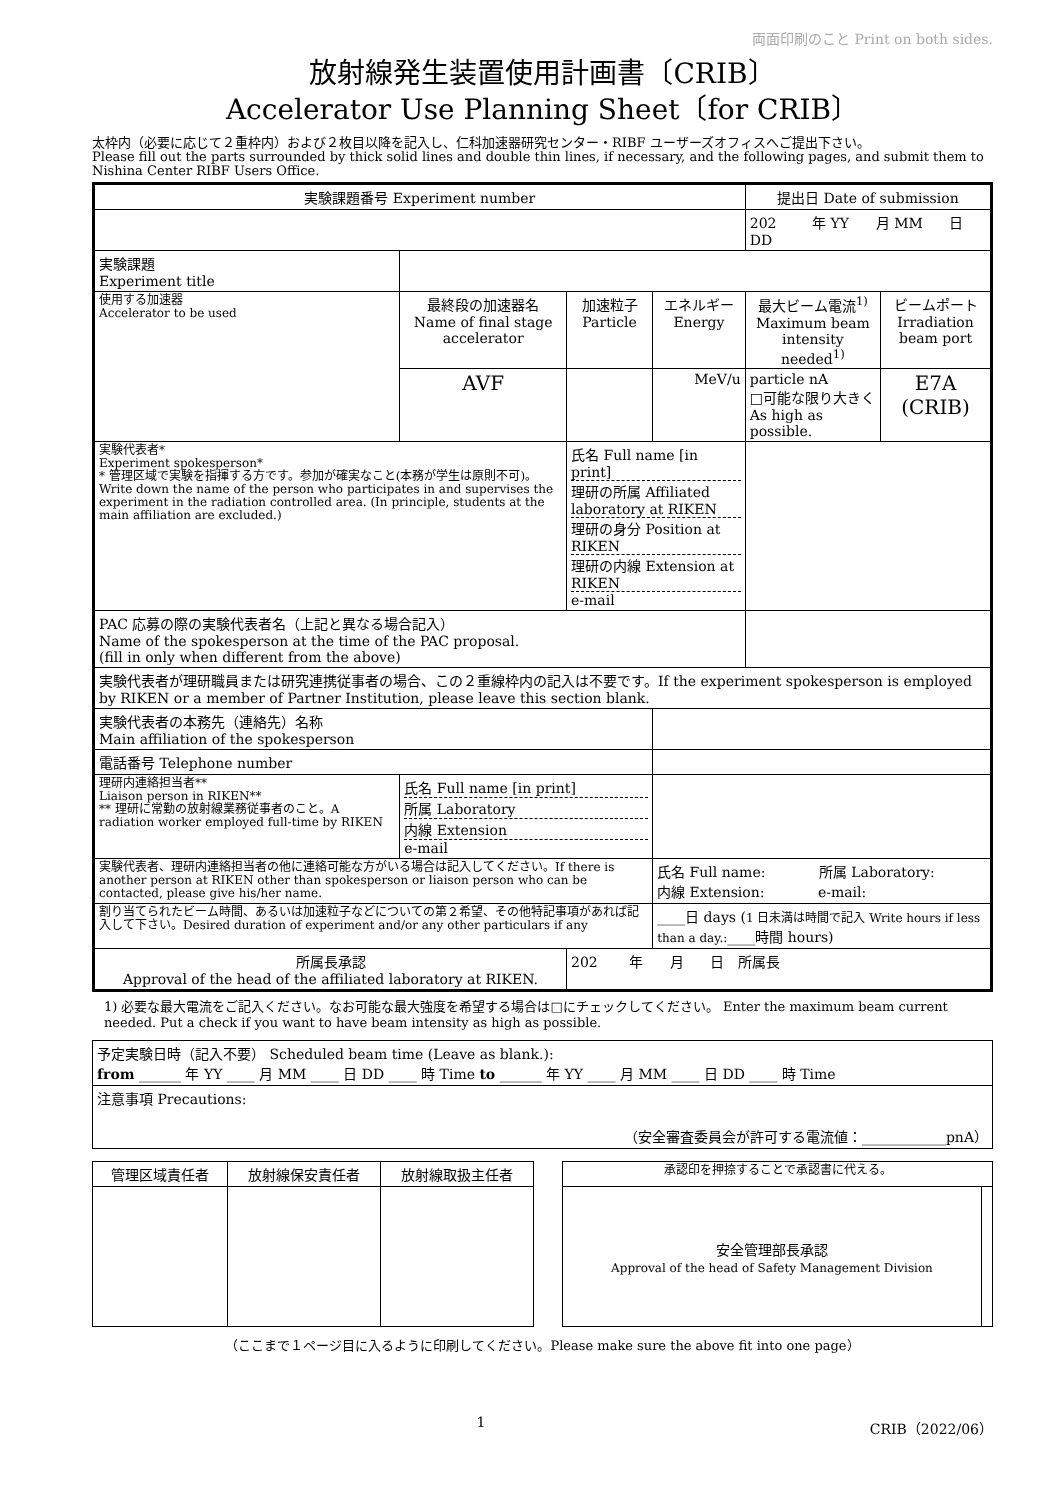両面印刷のこと Print on both sides.
放射線発生装置使用計画書〔CRIB〕
Accelerator Use Planning Sheet〔for CRIB〕
太枠内（必要に応じて２重枠内）および２枚目以降を記入し、仁科加速器研究センター・RIBF ユーザーズオフィスへご提出下さい。
Please fill out the parts surrounded by thick solid lines and double thin lines, if necessary, and the following pages, and submit them to Nishina Center RIBF Users Office.
| 実験課題番号 Experiment number | | | | 提出日 Date of submission | |
| | | | | 202 年 YY 月 MM 日 DD | |
| 実験課題 Experiment title | | | | | |
| 使用する加速器 Accelerator to be used | 最終段の加速器名 Name of final stage accelerator | 加速粒子 Particle | エネルギー Energy | 最大ビーム電流<sup>1)</sup> Maximum beam intensity needed<sup>1)</sup> | ビームポート Irradiation beam port |
| | AVF | | MeV/u | particle nA □可能な限り大きく As high as possible. | E7A (CRIB) |
| 実験代表者* Experiment spokesperson* * 管理区域で実験を指揮する方です。参加が確実なこと(本務が学生は原則不可)。 Write down the name of the person who participates in and supervises the experiment in the radiation controlled area. (In principle, students at the main affiliation are excluded.) | | 氏名 Full name [in print] 理研の所属 Affiliated laboratory at RIKEN 理研の身分 Position at RIKEN 理研の内線 Extension at RIKEN e-mail | | | |
| PAC 応募の際の実験代表者名（上記と異なる場合記入） Name of the spokesperson at the time of the PAC proposal. (fill in only when different from the above) | | | | | |
| 実験代表者が理研職員または研究連携従事者の場合、この２重線枠内の記入は不要です。If the experiment spokesperson is employed by RIKEN or a member of Partner Institution, please leave this section blank. | | | | | |
| 実験代表者の本務先（連絡先）名称 Main affiliation of the spokesperson | | | | | |
| 電話番号 Telephone number | | | | | |
| 理研内連絡担当者** Liaison person in RIKEN** ** 理研に常勤の放射線業務従事者のこと。A radiation worker employed full-time by RIKEN | 氏名 Full name [in print] 所属 Laboratory 内線 Extension e-mail | | | | |
| 実験代表者、理研内連絡担当者の他に連絡可能な方がいる場合は記入してください。If there is another person at RIKEN other than spokesperson or liaison person who can be contacted, please give his/her name. | | | 氏名 Full name: 所属 Laboratory: 内線 Extension: e-mail: | | |
| 割り当てられたビーム時間、あるいは加速粒子などについての第２希望、その他特記事項があれば記入して下さい。Desired duration of experiment and/or any other particulars if any | | | ____日 days ( 1 日未満は時間で記入 Write hours if less than a day.: ____時間 hours) | | |
| 所属長承認 Approval of the head of the affiliated laboratory at RIKEN. | | 202 年 月 日 所属長 | | | |
1) 必要な最大電流をご記入ください。なお可能な最大強度を希望する場合は□にチェックしてください。 Enter the maximum beam current needed. Put a check if you want to have beam intensity as high as possible.
| 予定実験日時（記入不要） Scheduled beam time (Leave as blank.): from ______ 年 YY ____ 月 MM ____ 日 DD ____ 時 Time to ______ 年 YY ____ 月 MM ____ 日 DD ____ 時 Time |
| 注意事項 Precautions: （安全審査委員会が許可する電流値：____________pnA） |
| 管理区域責任者 | 放射線保安責任者 | 放射線取扱主任者 | | 承認印を押捺することで承認書に代える。 | |
| | | | | 安全管理部長承認 Approval of the head of Safety Management Division | |
（ここまで１ページ目に入るように印刷してください。Please make sure the above fit into one page）
1 CRIB（2022/06）